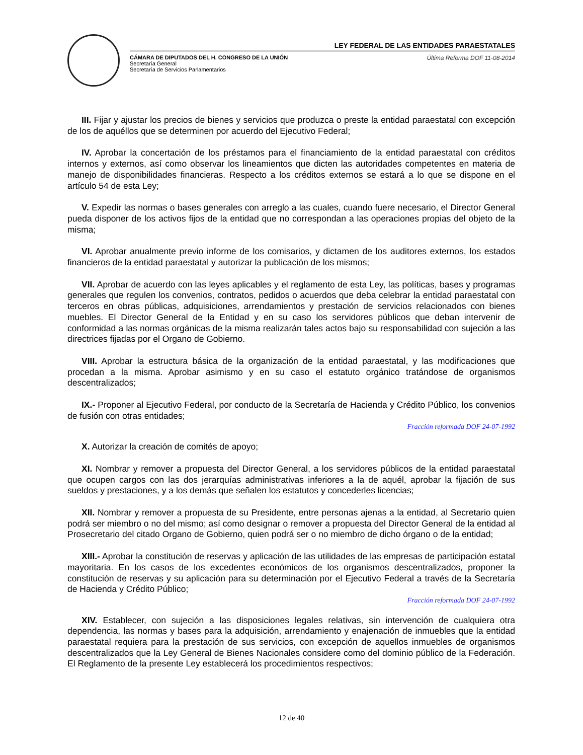LEY FEDERAL DE LAS ENTIDADES PARAESTATALES
CÁMARA DE DIPUTADOS DEL H. CONGRESO DE LA UNIÓN
Secretaría General
Secretaría de Servicios Parlamentarios
Última Reforma DOF 11-08-2014
III. Fijar y ajustar los precios de bienes y servicios que produzca o preste la entidad paraestatal con excepción de los de aquéllos que se determinen por acuerdo del Ejecutivo Federal;
IV. Aprobar la concertación de los préstamos para el financiamiento de la entidad paraestatal con créditos internos y externos, así como observar los lineamientos que dicten las autoridades competentes en materia de manejo de disponibilidades financieras. Respecto a los créditos externos se estará a lo que se dispone en el artículo 54 de esta Ley;
V. Expedir las normas o bases generales con arreglo a las cuales, cuando fuere necesario, el Director General pueda disponer de los activos fijos de la entidad que no correspondan a las operaciones propias del objeto de la misma;
VI. Aprobar anualmente previo informe de los comisarios, y dictamen de los auditores externos, los estados financieros de la entidad paraestatal y autorizar la publicación de los mismos;
VII. Aprobar de acuerdo con las leyes aplicables y el reglamento de esta Ley, las políticas, bases y programas generales que regulen los convenios, contratos, pedidos o acuerdos que deba celebrar la entidad paraestatal con terceros en obras públicas, adquisiciones, arrendamientos y prestación de servicios relacionados con bienes muebles. El Director General de la Entidad y en su caso los servidores públicos que deban intervenir de conformidad a las normas orgánicas de la misma realizarán tales actos bajo su responsabilidad con sujeción a las directrices fijadas por el Organo de Gobierno.
VIII. Aprobar la estructura básica de la organización de la entidad paraestatal, y las modificaciones que procedan a la misma. Aprobar asimismo y en su caso el estatuto orgánico tratándose de organismos descentralizados;
IX.- Proponer al Ejecutivo Federal, por conducto de la Secretaría de Hacienda y Crédito Público, los convenios de fusión con otras entidades;
Fracción reformada DOF 24-07-1992
X. Autorizar la creación de comités de apoyo;
XI. Nombrar y remover a propuesta del Director General, a los servidores públicos de la entidad paraestatal que ocupen cargos con las dos jerarquías administrativas inferiores a la de aquél, aprobar la fijación de sus sueldos y prestaciones, y a los demás que señalen los estatutos y concederles licencias;
XII. Nombrar y remover a propuesta de su Presidente, entre personas ajenas a la entidad, al Secretario quien podrá ser miembro o no del mismo; así como designar o remover a propuesta del Director General de la entidad al Prosecretario del citado Organo de Gobierno, quien podrá ser o no miembro de dicho órgano o de la entidad;
XIII.- Aprobar la constitución de reservas y aplicación de las utilidades de las empresas de participación estatal mayoritaria. En los casos de los excedentes económicos de los organismos descentralizados, proponer la constitución de reservas y su aplicación para su determinación por el Ejecutivo Federal a través de la Secretaría de Hacienda y Crédito Público;
Fracción reformada DOF 24-07-1992
XIV. Establecer, con sujeción a las disposiciones legales relativas, sin intervención de cualquiera otra dependencia, las normas y bases para la adquisición, arrendamiento y enajenación de inmuebles que la entidad paraestatal requiera para la prestación de sus servicios, con excepción de aquellos inmuebles de organismos descentralizados que la Ley General de Bienes Nacionales considere como del dominio público de la Federación. El Reglamento de la presente Ley establecerá los procedimientos respectivos;
12 de 40